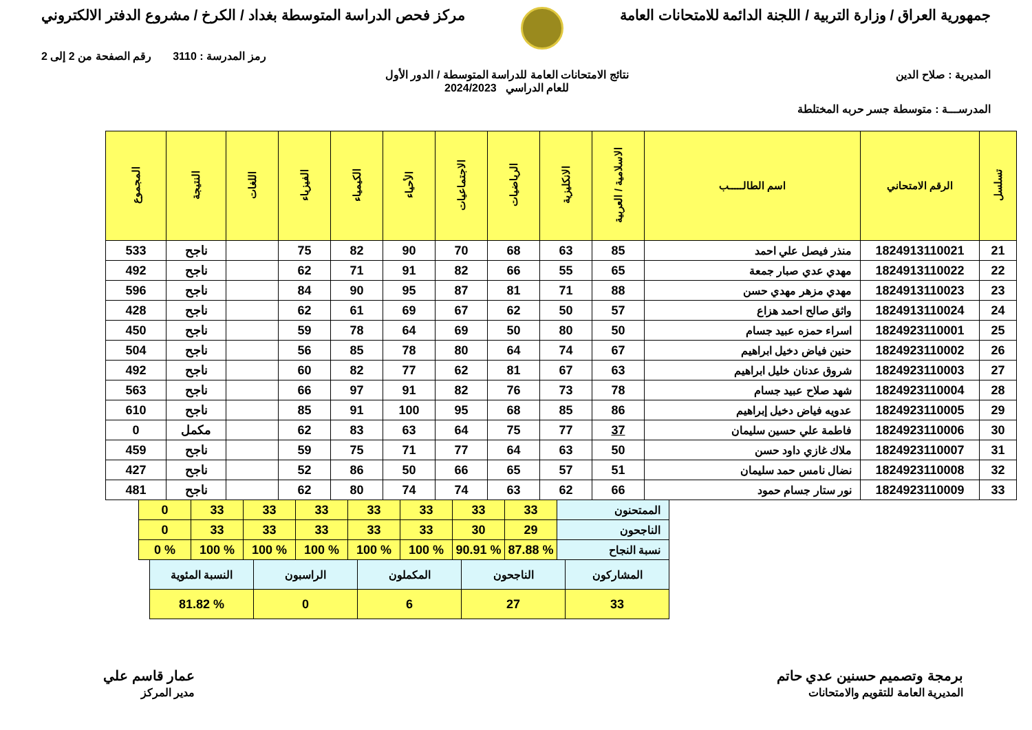جمهورية العراق / وزارة التربية / اللجنة الدائمة للامتحانات العامة
مركز فحص الدراسة المتوسطة بغداد / الكرخ / مشروع الدفتر الالكتروني
رمز المدرسة : 3110 رقم الصفحة من 2 إلى 2
المديرية : صلاح الدين نتائج الامتحانات العامة للدراسة المتوسطة / الدور الأول
للعام الدراسي 2024/2023
المدرســـة : متوسطة جسر حربه المختلطة
| تسلسل | الرقم الامتحاني | اسم الطالـــــب | الاسلامية / العربية | الانكليزية | الرياضيات | الاجتماعيات | الأحياء | الكيمياء | الفيزياء | اللغات | النتيجة | المجموع |
| --- | --- | --- | --- | --- | --- | --- | --- | --- | --- | --- | --- | --- |
| 21 | 1824913110021 | منذر فيصل علي احمد | 85 | 63 | 68 | 70 | 90 | 82 | 75 | | ناجح | 533 |
| 22 | 1824913110022 | مهدي عدي صبار جمعة | 65 | 55 | 66 | 82 | 91 | 71 | 62 | | ناجح | 492 |
| 23 | 1824913110023 | مهدي مزهر مهدي حسن | 88 | 71 | 81 | 87 | 95 | 90 | 84 | | ناجح | 596 |
| 24 | 1824913110024 | واثق صالح احمد هزاع | 57 | 50 | 62 | 67 | 69 | 61 | 62 | | ناجح | 428 |
| 25 | 1824923110001 | اسراء حمزه عبيد جسام | 50 | 80 | 50 | 69 | 64 | 78 | 59 | | ناجح | 450 |
| 26 | 1824923110002 | حنين فياض دخيل ابراهيم | 67 | 74 | 64 | 80 | 78 | 85 | 56 | | ناجح | 504 |
| 27 | 1824923110003 | شروق عدنان خليل ابراهيم | 63 | 67 | 81 | 62 | 77 | 82 | 60 | | ناجح | 492 |
| 28 | 1824923110004 | شهد صلاح عبيد جسام | 78 | 73 | 76 | 82 | 91 | 97 | 66 | | ناجح | 563 |
| 29 | 1824923110005 | عدويه فياض دخيل إبراهيم | 86 | 85 | 68 | 95 | 100 | 91 | 85 | | ناجح | 610 |
| 30 | 1824923110006 | فاطمة علي حسين سليمان | 37 | 77 | 75 | 64 | 63 | 83 | 62 | | مكمل | 0 |
| 31 | 1824923110007 | ملاك غازي داود حسن | 50 | 63 | 64 | 77 | 71 | 75 | 59 | | ناجح | 459 |
| 32 | 1824923110008 | نضال نامس حمد سليمان | 51 | 57 | 65 | 66 | 50 | 86 | 52 | | ناجح | 427 |
| 33 | 1824923110009 | نور ستار جسام حمود | 66 | 62 | 63 | 74 | 74 | 80 | 62 | | ناجح | 481 |
| الممتحنون | 33 | 33 | 33 | 33 | 33 | 33 | 33 | 0 |
| الناجحون | 29 | 30 | 33 | 33 | 33 | 33 | 33 | 0 |
| نسبة النجاح | % 87.88 | % 90.91 | % 100 | % 100 | % 100 | % 100 | % 100 | % 0 |
| المشاركون | الناجحون | المكملون | الراسبون | النسبة المئوية |
| 33 | 27 | 6 | 0 | % 81.82 |
برمجة وتصميم حسنين عدي حاتم
المديرية العامة للتقويم والامتحانات
عمار قاسم علي
مدير المركز